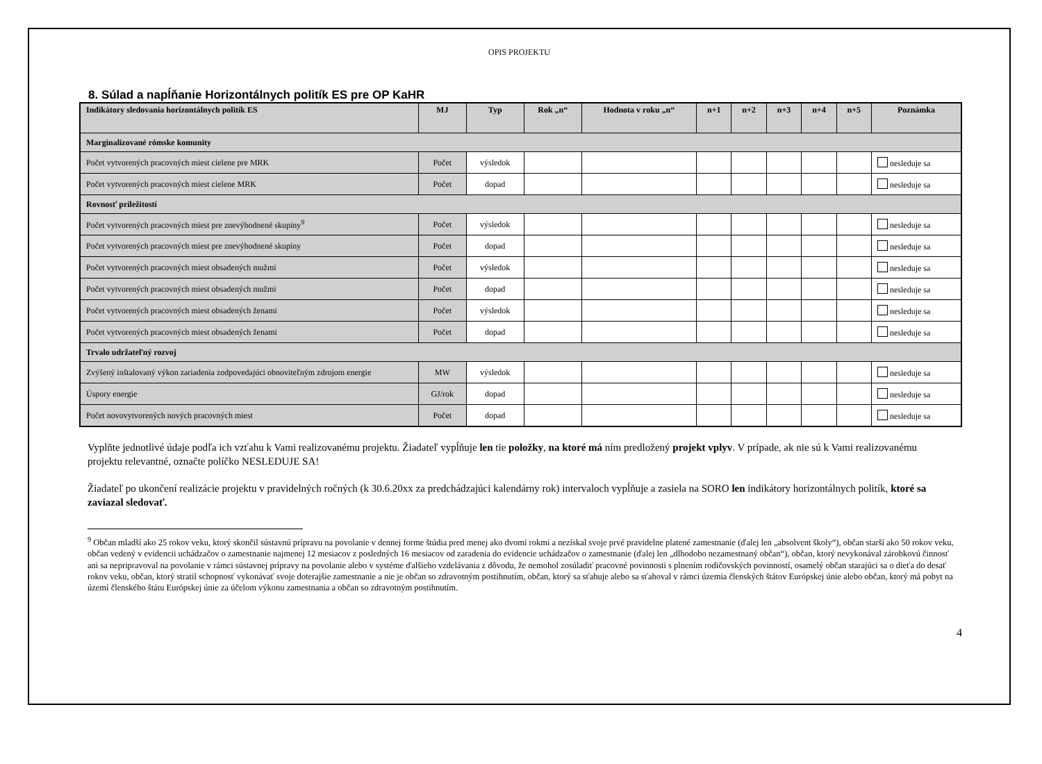OPIS PROJEKTU
8. Súlad a napĺňanie Horizontálnych politík ES pre OP KaHR
| Indikátory sledovania horizontálnych politík ES | MJ | Typ | Rok „n“ | Hodnota v roku „n“ | n+1 | n+2 | n+3 | n+4 | n+5 | Poznámka |
| --- | --- | --- | --- | --- | --- | --- | --- | --- | --- | --- |
| Marginalizované rómske komunity | | | | | | | | | | |
| Počet vytvorených pracovných miest cielene pre MRK | Počet | výsledok | | | | | | | | nesleduje sa |
| Počet vytvorených pracovných miest cielene MRK | Počet | dopad | | | | | | | | nesleduje sa |
| Rovnosť príležitostí | | | | | | | | | | |
| Počet vytvorených pracovných miest pre znevýhodnené skupiny<sup>9</sup> | Počet | výsledok | | | | | | | | nesleduje sa |
| Počet vytvorených pracovných miest pre znevýhodnené skupiny | Počet | dopad | | | | | | | | nesleduje sa |
| Počet vytvorených pracovných miest obsadených mužmi | Počet | výsledok | | | | | | | | nesleduje sa |
| Počet vytvorených pracovných miest obsadených mužmi | Počet | dopad | | | | | | | | nesleduje sa |
| Počet vytvorených pracovných miest obsadených ženami | Počet | výsledok | | | | | | | | nesleduje sa |
| Počet vytvorených pracovných miest obsadených ženami | Počet | dopad | | | | | | | | nesleduje sa |
| Trvalo udržateľný rozvoj | | | | | | | | | | |
| Zvýšený inštalovaný výkon zariadenia zodpovedajúci obnoviteľným zdrojom energie | MW | výsledok | | | | | | | | nesleduje sa |
| Úspory energie | GJ/rok | dopad | | | | | | | | nesleduje sa |
| Počet novovytvorených nových pracovných miest | Počet | dopad | | | | | | | | nesleduje sa |
Vyplňte jednotlivé údaje podľa ich vzťahu k Vami realizovanému projektu. Žiadateľ vypĺňuje len tie položky, na ktoré má ním predložený projekt vplyv. V prípade, ak nie sú k Vami realizovanému projektu relevantné, označte políčko NESLEDUJE SA!
Žiadateľ po ukončení realizácie projektu v pravidelných ročných (k 30.6.20xx za predchádzajúci kalendárny rok) intervaloch vypĺňuje a zasiela na SORO len indikátory horizontálnych politík, ktoré sa zaviazal sledovať.
<sup>9</sup> Občan mladší ako 25 rokov veku, ktorý skončil sústavnú prípravu na povolanie v dennej forme štúdia pred menej ako dvomi rokmi a nezískal svoje prvé pravidelne platené zamestnanie (ďalej len „absolvent školy“), občan starší ako 50 rokov veku, občan vedený v evidencii uchádzačov o zamestnanie najmenej 12 mesiacov z posledných 16 mesiacov od zaradenia do evidencie uchádzačov o zamestnanie (ďalej len „dlhodobo nezamestnaný občan“), občan, ktorý nevykonával zárobkovú činnosť ani sa nepripravoval na povolanie v rámci sústavnej prípravy na povolanie alebo v systéme ďalšieho vzdelávania z dôvodu, že nemohol zosúladiť pracovné povinnosti s plnením rodičovských povinností, osamelý občan starajúci sa o dieťa do desať rokov veku, občan, ktorý stratil schopnosť vykonávať svoje doterajšie zamestnanie a nie je občan so zdravotným postihnutím, občan, ktorý sa sťahuje alebo sa sťahoval v rámci územia členských štátov Európskej únie alebo občan, ktorý má pobyt na území členského štátu Európskej únie za účelom výkonu zamestnania a občan so zdravotným postihnutím.
4